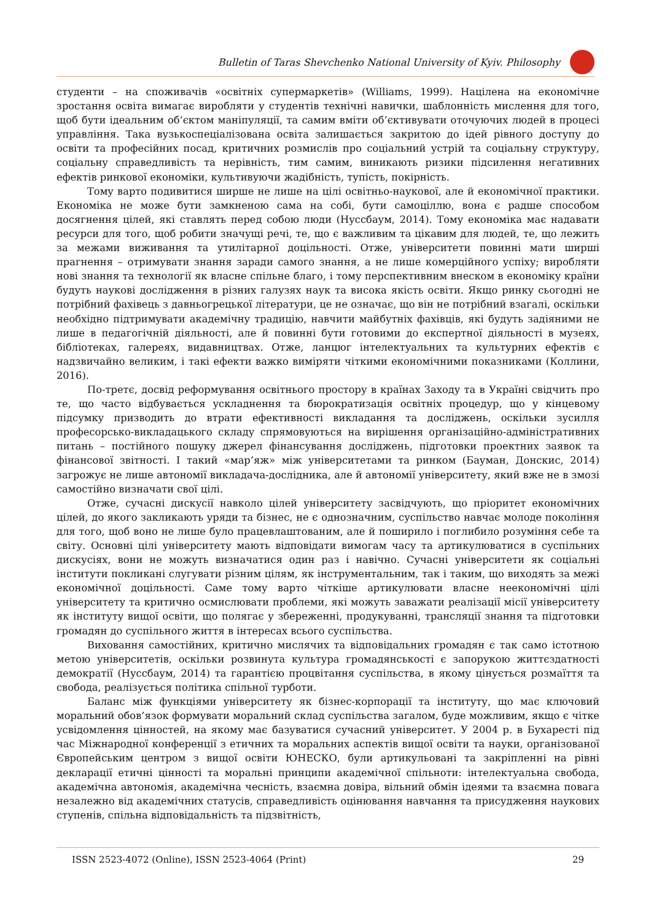Bulletin of Taras Shevchenko National University of Kyiv. Philosophy
студенти – на споживачів «освітніх супермаркетів» (Williams, 1999). Націлена на економічне зростання освіта вимагає виробляти у студентів технічні навички, шаблонність мислення для того, щоб бути ідеальним об’єктом маніпуляції, та самим вміти об’єктивувати оточуючих людей в процесі управління. Така вузькоспеціалізована освіта залишається закритою до ідей рівного доступу до освіти та професійних посад, критичних розмислів про соціальний устрій та соціальну структуру, соціальну справедливість та нерівність, тим самим, виникають ризики підсилення негативних ефектів ринкової економіки, культивуючи жадібність, тупість, покірність.
Тому варто подивитися ширше не лише на цілі освітньо-наукової, але й економічної практики. Економіка не може бути замкненою сама на собі, бути самоціллю, вона є радше способом досягнення цілей, які ставлять перед собою люди (Нуссбаум, 2014). Тому економіка має надавати ресурси для того, щоб робити значущі речі, те, що є важливим та цікавим для людей, те, що лежить за межами виживання та утилітарної доцільності. Отже, університети повинні мати ширші прагнення – отримувати знання заради самого знання, а не лише комерційного успіху; виробляти нові знання та технології як власне спільне благо, і тому перспективним внеском в економіку країни будуть наукові дослідження в різних галузях наук та висока якість освіти. Якщо ринку сьогодні не потрібний фахівець з давньогрецької літератури, це не означає, що він не потрібний взагалі, оскільки необхідно підтримувати академічну традицію, навчити майбутніх фахівців, які будуть задіяними не лише в педагогічній діяльності, але й повинні бути готовими до експертної діяльності в музеях, бібліотеках, галереях, видавництвах. Отже, ланцюг інтелектуальних та культурних ефектів є надзвичайно великим, і такі ефекти важко виміряти чіткими економічними показниками (Коллини, 2016).
По-третє, досвід реформування освітнього простору в країнах Заходу та в Україні свідчить про те, що часто відбувається ускладнення та бюрократизація освітніх процедур, що у кінцевому підсумку призводить до втрати ефективності викладання та досліджень, оскільки зусилля професорсько-викладацького складу спрямовуються на вирішення організаційно-адміністративних питань – постійного пошуку джерел фінансування досліджень, підготовки проектних заявок та фінансової звітності. І такий «мар’яж» між університетами та ринком (Бауман, Донскис, 2014) загрожує не лише автономії викладача-дослідника, але й автономії університету, який вже не в змозі самостійно визначати свої цілі.
Отже, сучасні дискусії навколо цілей університету засвідчують, що пріоритет економічних цілей, до якого закликають уряди та бізнес, не є однозначним, суспільство навчає молоде покоління для того, щоб воно не лише було працевлаштованим, але й поширило і поглибило розуміння себе та світу. Основні цілі університету мають відповідати вимогам часу та артикулюватися в суспільних дискусіях, вони не можуть визначатися один раз і навічно. Сучасні університети як соціальні інститути покликані слугувати різним цілям, як інструментальним, так і таким, що виходять за межі економічної доцільності. Саме тому варто чіткіше артикулювати власне неекономічні цілі університету та критично осмислювати проблеми, які можуть заважати реалізації місії університету як інституту вищої освіти, що полягає у збереженні, продукуванні, трансляції знання та підготовки громадян до суспільного життя в інтересах всього суспільства.
Виховання самостійних, критично мислячих та відповідальних громадян є так само істотною метою університетів, оскільки розвинута культура громадянськості є запорукою життєздатності демократії (Нуссбаум, 2014) та гарантією процвітання суспільства, в якому цінується розмаїття та свобода, реалізується політика спільної турботи.
Баланс між функціями університету як бізнес-корпорації та інституту, що має ключовий моральний обов’язок формувати моральний склад суспільства загалом, буде можливим, якщо є чітке усвідомлення цінностей, на якому має базуватися сучасний університет. У 2004 р. в Бухаресті під час Міжнародної конференції з етичних та моральних аспектів вищої освіти та науки, організованої Європейським центром з вищої освіти ЮНЕСКО, були артикульовані та закріпленні на рівні декларації етичні цінності та моральні принципи академічної спільноти: інтелектуальна свобода, академічна автономія, академічна чесність, взаємна довіра, вільний обмін ідеями та взаємна повага незалежно від академічних статусів, справедливість оцінювання навчання та присудження наукових ступенів, спільна відповідальність та підзвітність,
ISSN 2523-4072 (Online), ISSN 2523-4064 (Print) 29